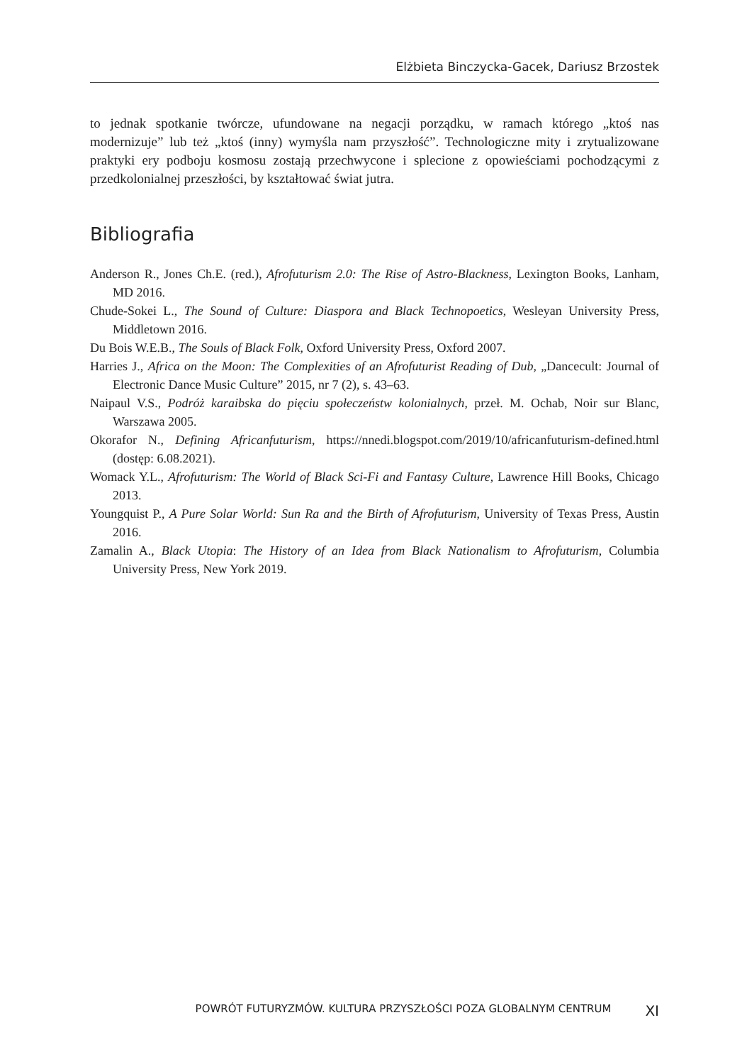Elżbieta Binczycka-Gacek, Dariusz Brzostek
to jednak spotkanie twórcze, ufundowane na negacji porządku, w ramach którego „ktoś nas modernizuje” lub też „ktoś (inny) wymyśla nam przyszłość”. Technologiczne mity i zrytualizowane praktyki ery podboju kosmosu zostają przechwycone i splecione z opowieściami pochodzącymi z przedkolonialnej przeszłości, by kształtować świat jutra.
Bibliografia
Anderson R., Jones Ch.E. (red.), Afrofuturism 2.0: The Rise of Astro-Blackness, Lexington Books, Lanham, MD 2016.
Chude-Sokei L., The Sound of Culture: Diaspora and Black Technopoetics, Wesleyan University Press, Middletown 2016.
Du Bois W.E.B., The Souls of Black Folk, Oxford University Press, Oxford 2007.
Harries J., Africa on the Moon: The Complexities of an Afrofuturist Reading of Dub, „Dancecult: Journal of Electronic Dance Music Culture” 2015, nr 7 (2), s. 43–63.
Naipaul V.S., Podróż karaibska do pięciu społeczeństw kolonialnych, przeł. M. Ochab, Noir sur Blanc, Warszawa 2005.
Okorafor N., Defining Africanfuturism, https://nnedi.blogspot.com/2019/10/africanfuturism-defined.html (dostęp: 6.08.2021).
Womack Y.L., Afrofuturism: The World of Black Sci-Fi and Fantasy Culture, Lawrence Hill Books, Chicago 2013.
Youngquist P., A Pure Solar World: Sun Ra and the Birth of Afrofuturism, University of Texas Press, Austin 2016.
Zamalin A., Black Utopia: The History of an Idea from Black Nationalism to Afrofuturism, Columbia University Press, New York 2019.
POWRÓT FUTURYZMÓW. KULTURA PRZYSZŁOŚCI POZA GLOBALNYM CENTRUM XI